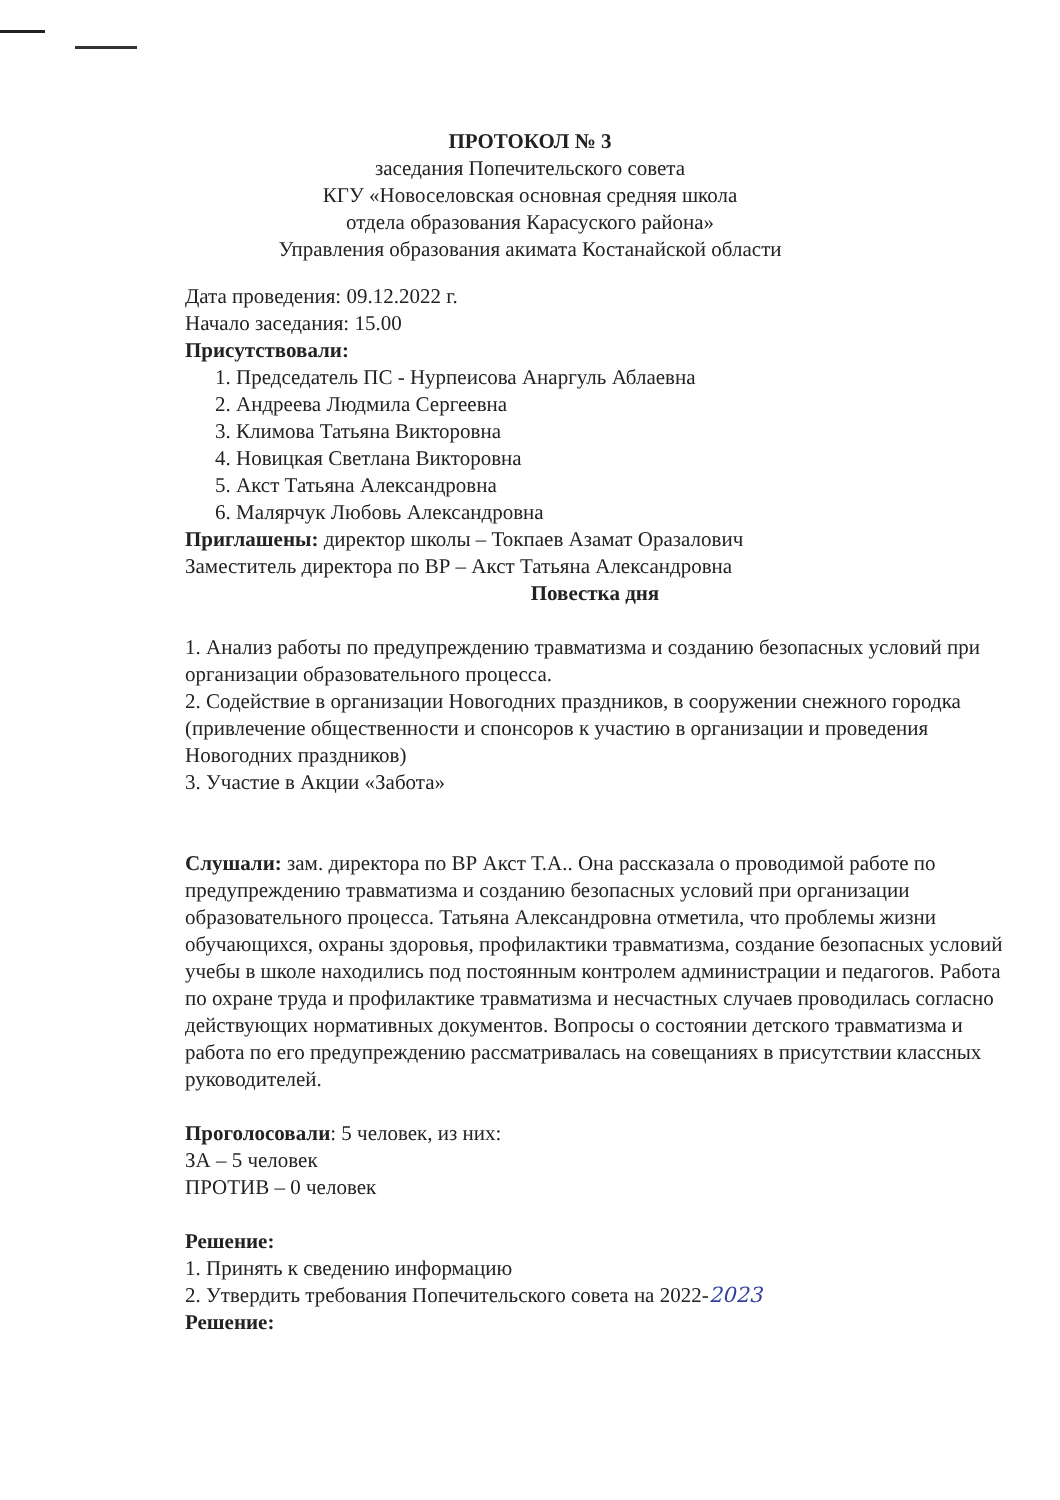ПРОТОКОЛ № 3
заседания Попечительского совета
КГУ «Новоселовская основная средняя школа
отдела образования Карасуского района»
Управления образования акимата Костанайской области
Дата проведения: 09.12.2022 г.
Начало заседания: 15.00
Присутствовали:
1. Председатель ПС - Нурпеисова Анаргуль Аблаевна
2. Андреева Людмила Сергеевна
3. Климова Татьяна Викторовна
4. Новицкая Светлана Викторовна
5. Акст Татьяна Александровна
6. Малярчук Любовь Александровна
Приглашены: директор школы – Токпаев Азамат Оразалович
Заместитель директора по ВР – Акст Татьяна Александровна
Повестка дня
1. Анализ работы по предупреждению травматизма и созданию безопасных условий при организации образовательного процесса.
2. Содействие в организации Новогодних праздников, в сооружении снежного городка (привлечение общественности и спонсоров к участию в организации и проведения Новогодних праздников)
3. Участие в Акции «Забота»
Слушали: зам. директора по ВР Акст Т.А.. Она рассказала о проводимой работе по предупреждению травматизма и созданию безопасных условий при организации образовательного процесса. Татьяна Александровна отметила, что проблемы жизни обучающихся, охраны здоровья, профилактики травматизма, создание безопасных условий учебы в школе находились под постоянным контролем администрации и педагогов. Работа по охране труда и профилактике травматизма и несчастных случаев проводилась согласно действующих нормативных документов. Вопросы о состоянии детского травматизма и работа по его предупреждению рассматривалась на совещаниях в присутствии классных руководителей.
Проголосовали: 5 человек, из них:
ЗА – 5 человек
ПРОТИВ – 0 человек
Решение:
1. Принять к сведению информацию
2. Утвердить требования Попечительского совета на 2022-2023
Решение: